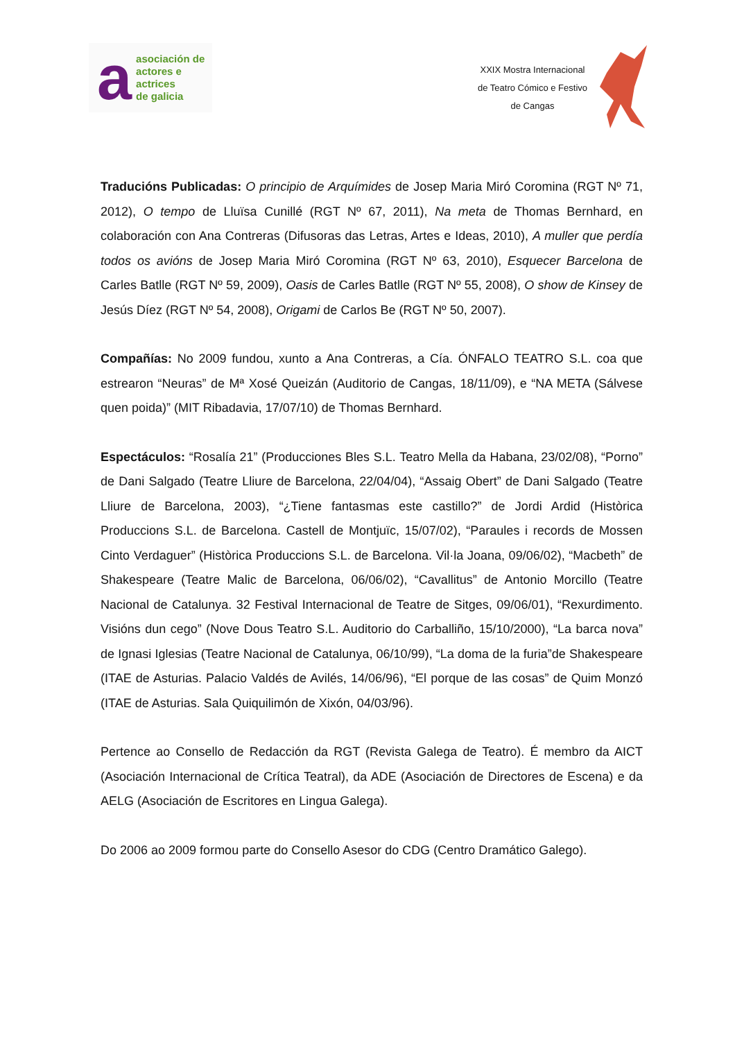a
asociación de
actores e actrices
de galicia
XXIX Mostra Internacional
de Teatro Cómico e Festivo
de Cangas
Traducións Publicadas: O principio de Arquímides de Josep Maria Miró Coromina (RGT Nº 71, 2012), O tempo de Lluïsa Cunillé (RGT Nº 67, 2011), Na meta de Thomas Bernhard, en colaboración con Ana Contreras (Difusoras das Letras, Artes e Ideas, 2010), A muller que perdía todos os avións de Josep Maria Miró Coromina (RGT Nº 63, 2010), Esquecer Barcelona de Carles Batlle (RGT Nº 59, 2009), Oasis de Carles Batlle (RGT Nº 55, 2008), O show de Kinsey de Jesús Díez (RGT Nº 54, 2008), Origami de Carlos Be (RGT Nº 50, 2007).
Compañías: No 2009 fundou, xunto a Ana Contreras, a Cía. ÓNFALO TEATRO S.L. coa que estrearon “Neuras” de Mª Xosé Queizán (Auditorio de Cangas, 18/11/09), e “NA META (Sálvese quen poida)” (MIT Ribadavia, 17/07/10) de Thomas Bernhard.
Espectáculos: “Rosalía 21” (Producciones Bles S.L. Teatro Mella da Habana, 23/02/08), “Porno” de Dani Salgado (Teatre Lliure de Barcelona, 22/04/04), “Assaig Obert” de Dani Salgado (Teatre Lliure de Barcelona, 2003), “¿Tiene fantasmas este castillo?” de Jordi Ardid (Històrica Produccions S.L. de Barcelona. Castell de Montjuïc, 15/07/02), “Paraules i records de Mossen Cinto Verdaguer” (Històrica Produccions S.L. de Barcelona. Vil·la Joana, 09/06/02), “Macbeth” de Shakespeare (Teatre Malic de Barcelona, 06/06/02), “Cavallitus” de Antonio Morcillo (Teatre Nacional de Catalunya. 32 Festival Internacional de Teatre de Sitges, 09/06/01), “Rexurdimento. Visións dun cego” (Nove Dous Teatro S.L. Auditorio do Carballiño, 15/10/2000), “La barca nova” de Ignasi Iglesias (Teatre Nacional de Catalunya, 06/10/99), “La doma de la furia”de Shakespeare (ITAE de Asturias. Palacio Valdés de Avilés, 14/06/96), “El porque de las cosas” de Quim Monzó (ITAE de Asturias. Sala Quiquilimón de Xixón, 04/03/96).
Pertence ao Consello de Redacción da RGT (Revista Galega de Teatro). É membro da AICT (Asociación Internacional de Crítica Teatral), da ADE (Asociación de Directores de Escena) e da AELG (Asociación de Escritores en Lingua Galega).
Do 2006 ao 2009 formou parte do Consello Asesor do CDG (Centro Dramático Galego).